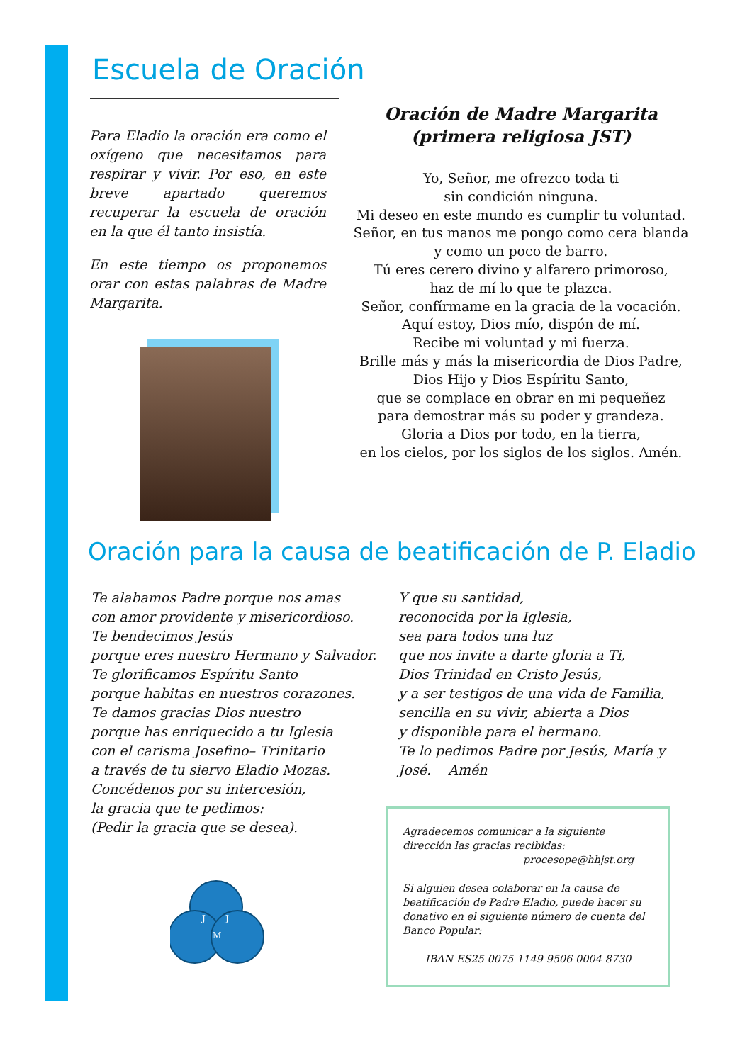Escuela de Oración
Para Eladio la oración era como el oxígeno que necesitamos para respirar y vivir. Por eso, en este breve apartado queremos recuperar la escuela de oración en la que él tanto insistía.
En este tiempo os proponemos orar con estas palabras de Madre Margarita.
Oración de Madre Margarita
(primera religiosa JST)
Yo, Señor, me ofrezco toda ti
sin condición ninguna.
Mi deseo en este mundo es cumplir tu voluntad.
Señor, en tus manos me pongo como cera blanda
y como un poco de barro.
Tú eres cerero divino y alfarero primoroso,
haz de mí lo que te plazca.
Señor, confírmame en la gracia de la vocación.
Aquí estoy, Dios mío, dispón de mí.
Recibe mi voluntad y mi fuerza.
Brille más y más la misericordia de Dios Padre,
Dios Hijo y Dios Espíritu Santo,
que se complace en obrar en mi pequeñez
para demostrar más su poder y grandeza.
Gloria a Dios por todo, en la tierra,
en los cielos, por los siglos de los siglos. Amén.
Oración para la causa de beatificación de P. Eladio
Te alabamos Padre porque nos amas
con amor providente y misericordioso.
Te bendecimos Jesús
porque eres nuestro Hermano y Salvador.
Te glorificamos Espíritu Santo
porque habitas en nuestros corazones.
Te damos gracias Dios nuestro
porque has enriquecido a tu Iglesia
con el carisma Josefino– Trinitario
a través de tu siervo Eladio Mozas.
Concédenos por su intercesión,
la gracia que te pedimos:
(Pedir la gracia que se desea).
Y que su santidad,
reconocida por la Iglesia,
sea para todos una luz
que nos invite a darte gloria a Ti,
Dios Trinidad en Cristo Jesús,
y a ser testigos de una vida de Familia,
sencilla en su vivir, abierta a Dios
y disponible para el hermano.
Te lo pedimos Padre por Jesús, María y
José. Amén
J
J
M
Agradecemos comunicar a la siguiente dirección las gracias recibidas:
procesope@hhjst.org
Si alguien desea colaborar en la causa de beatificación de Padre Eladio, puede hacer su donativo en el siguiente número de cuenta del Banco Popular:
IBAN ES25 0075 1149 9506 0004 8730